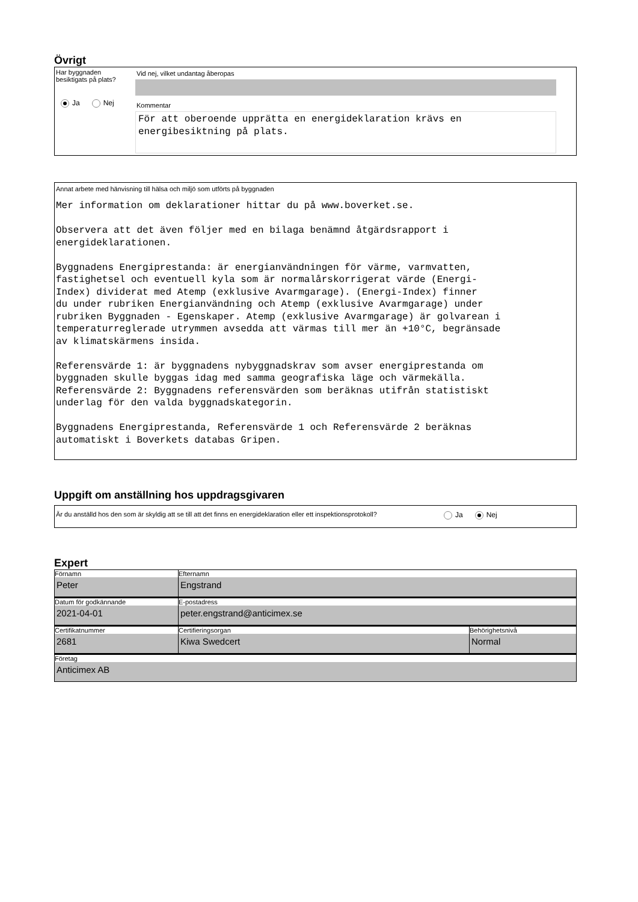Övrigt
Har byggnaden besiktigats på plats?
Ja Nej
Vid nej, vilket undantag åberopas
Kommentar
För att oberoende upprätta en energideklaration krävs en energibesiktning på plats.
Annat arbete med hänvisning till hälsa och miljö som utförts på byggnaden
Mer information om deklarationer hittar du på www.boverket.se. Observera att det även följer med en bilaga benämnd åtgärdsrapport i energideklarationen. Byggnadens Energiprestanda: är energianvändningen för värme, varmvatten, fastighetsel och eventuell kyla som är normalårskorrigerat värde (Energi- Index) dividerat med Atemp (exklusive Avarmgarage). (Energi-Index) finner du under rubriken Energianvändning och Atemp (exklusive Avarmgarage) under rubriken Byggnaden - Egenskaper. Atemp (exklusive Avarmgarage) är golvarean i temperaturreglerade utrymmen avsedda att värmas till mer än +10°C, begränsade av klimatskärmens insida. Referensvärde 1: är byggnadens nybyggnadskrav som avser energiprestanda om byggnaden skulle byggas idag med samma geografiska läge och värmekälla. Referensvärde 2: Byggnadens referensvärden som beräknas utifrån statistiskt underlag för den valda byggnadskategorin. Byggnadens Energiprestanda, Referensvärde 1 och Referensvärde 2 beräknas automatiskt i Boverkets databas Gripen.
Uppgift om anställning hos uppdragsgivaren
Är du anställd hos den som är skyldig att se till att det finns en energideklaration eller ett inspektionsprotokoll?
Ja Nej
Expert
| Förnamn Peter | Efternamn Engstrand | |
| Datum för godkännande 2021-04-01 | E-postadress peter.engstrand@anticimex.se | |
| Certifikatnummer 2681 | Certifieringsorgan Kiwa Swedcert | Behörighetsnivå Normal |
| Företag Anticimex AB | | |